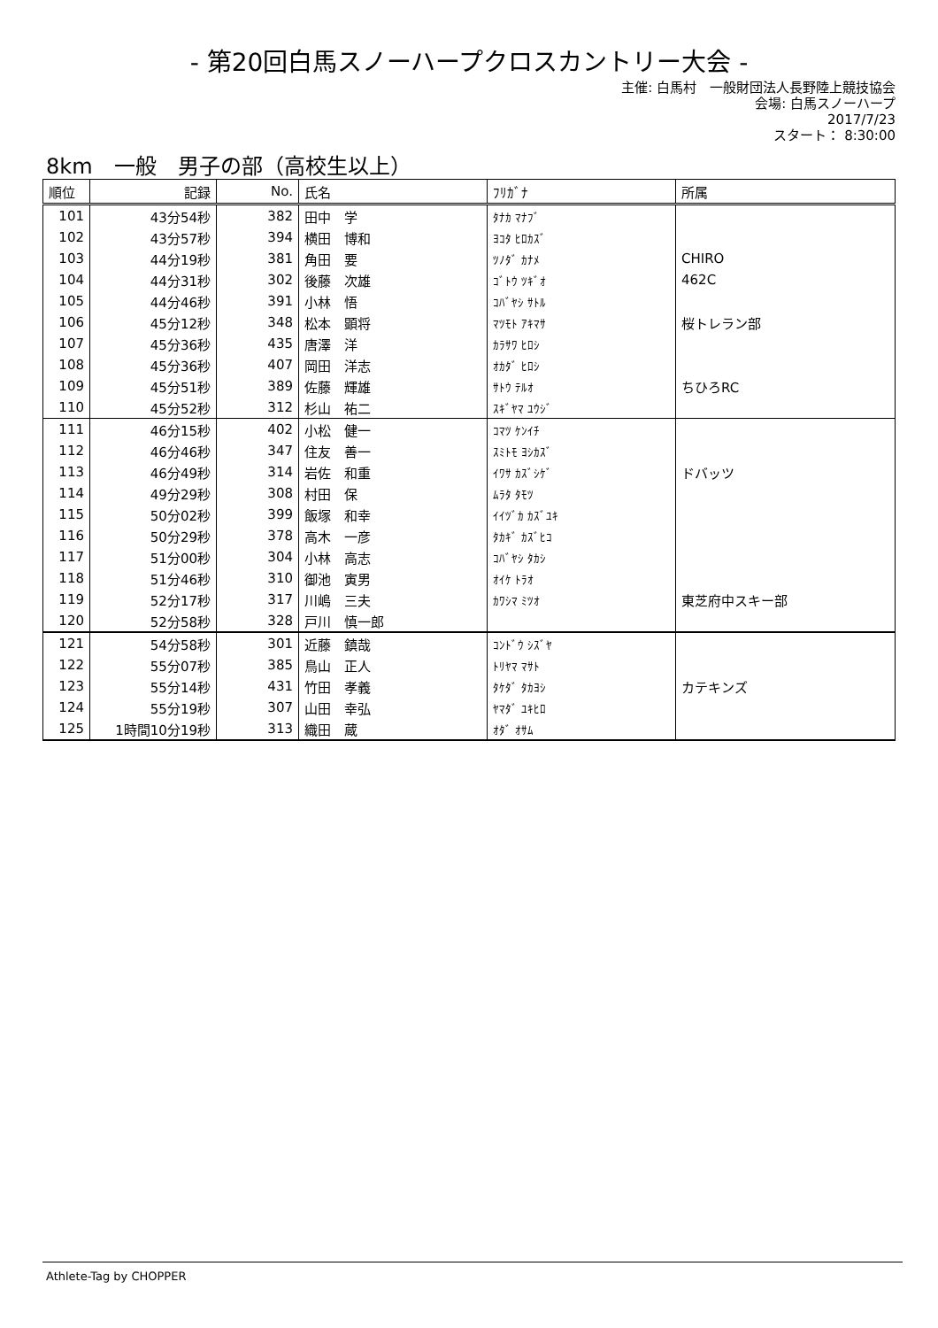- 第20回白馬スノーハープクロスカントリー大会 -
主催: 白馬村　一般財団法人長野陸上競技協会
会場: 白馬スノーハープ
2017/7/23
スタート： 8:30:00
8km　一般　男子の部（高校生以上）
| 順位 | 記録 | No. | 氏名 | ﾌﾘｶﾞﾅ | 所属 |
| --- | --- | --- | --- | --- | --- |
| 101 | 43分54秒 | 382 | 田中 学 | ﾀﾅｶ ﾏﾅﾌﾞ | |
| 102 | 43分57秒 | 394 | 横田 博和 | ﾖｺﾀ ﾋﾛｶｽﾞ | |
| 103 | 44分19秒 | 381 | 角田 要 | ﾂﾉﾀﾞ ｶﾅﾒ | CHIRO |
| 104 | 44分31秒 | 302 | 後藤 次雄 | ｺﾞﾄｳ ﾂｷﾞｵ | 462C |
| 105 | 44分46秒 | 391 | 小林 悟 | ｺﾊﾞﾔｼ ｻﾄﾙ | |
| 106 | 45分12秒 | 348 | 松本 顕将 | ﾏﾂﾓﾄ ｱｷﾏｻ | 桜トレラン部 |
| 107 | 45分36秒 | 435 | 唐澤 洋 | ｶﾗｻﾜ ﾋﾛｼ | |
| 108 | 45分36秒 | 407 | 岡田 洋志 | ｵｶﾀﾞ ﾋﾛｼ | |
| 109 | 45分51秒 | 389 | 佐藤 輝雄 | ｻﾄｳ ﾃﾙｵ | ちひろRC |
| 110 | 45分52秒 | 312 | 杉山 祐二 | ｽｷﾞﾔﾏ ﾕｳｼﾞ | |
| 111 | 46分15秒 | 402 | 小松 健一 | ｺﾏﾂ ｹﾝｲﾁ | |
| 112 | 46分46秒 | 347 | 住友 善一 | ｽﾐﾄﾓ ﾖｼｶｽﾞ | |
| 113 | 46分49秒 | 314 | 岩佐 和重 | ｲﾜｻ ｶｽﾞｼｹﾞ | ドバッツ |
| 114 | 49分29秒 | 308 | 村田 保 | ﾑﾗﾀ ﾀﾓﾂ | |
| 115 | 50分02秒 | 399 | 飯塚 和幸 | ｲｲﾂﾞｶ ｶｽﾞﾕｷ | |
| 116 | 50分29秒 | 378 | 高木 一彦 | ﾀｶｷﾞ ｶｽﾞﾋｺ | |
| 117 | 51分00秒 | 304 | 小林 高志 | ｺﾊﾞﾔｼ ﾀｶｼ | |
| 118 | 51分46秒 | 310 | 御池 寅男 | ｵｲｹ ﾄﾗｵ | |
| 119 | 52分17秒 | 317 | 川嶋 三夫 | ｶﾜｼﾏ ﾐﾂｵ | 東芝府中スキー部 |
| 120 | 52分58秒 | 328 | 戸川 慎一郎 | | |
| 121 | 54分58秒 | 301 | 近藤 鎮哉 | ｺﾝﾄﾞｳ ｼｽﾞﾔ | |
| 122 | 55分07秒 | 385 | 鳥山 正人 | ﾄﾘﾔﾏ ﾏｻﾄ | |
| 123 | 55分14秒 | 431 | 竹田 孝義 | ﾀｹﾀﾞ ﾀｶﾖｼ | カテキンズ |
| 124 | 55分19秒 | 307 | 山田 幸弘 | ﾔﾏﾀﾞ ﾕｷﾋﾛ | |
| 125 | 1時間10分19秒 | 313 | 織田 蔵 | ｵﾀﾞ ｵｻﾑ | |
Athlete-Tag by CHOPPER